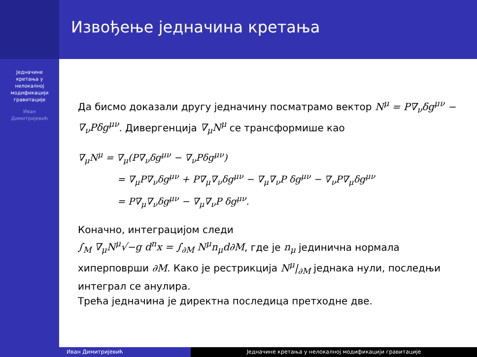Извођење једначина кретања
Једначине
кретања у
нелокалној
модификацији
гравитације
Иван
Димитријевић
Да бисмо доказали другу једначину посматрамо вектор N<sup>μ</sup> = P∇<sub>ν</sub>δg<sup>μν</sup> − ∇<sub>ν</sub>Pδg<sup>μν</sup>. Дивергенција ∇<sub>μ</sub>N<sup>μ</sup> се трансформише као
∇<sub>μ</sub>N<sup>μ</sup> = ∇<sub>μ</sub>(P∇<sub>ν</sub>δg<sup>μν</sup> − ∇<sub>ν</sub>Pδg<sup>μν</sup>)
= ∇<sub>μ</sub>P∇<sub>ν</sub>δg<sup>μν</sup> + P∇<sub>μ</sub>∇<sub>ν</sub>δg<sup>μν</sup> − ∇<sub>μ</sub>∇<sub>ν</sub>P δg<sup>μν</sup> − ∇<sub>ν</sub>P∇<sub>μ</sub>δg<sup>μν</sup>
= P∇<sub>μ</sub>∇<sub>ν</sub>δg<sup>μν</sup> − ∇<sub>μ</sub>∇<sub>ν</sub>P δg<sup>μν</sup>.
Коначно, интеграцијом следи
∫<sub>M</sub> ∇<sub>μ</sub>N<sup>μ</sup>√−g d<sup>n</sup>x = ∫<sub>∂M</sub> N<sup>μ</sup>n<sub>μ</sub>d∂M, где је n<sub>μ</sub> јединична нормала хиперповрши ∂M. Како је рестрикција N<sup>μ</sup>|<sub>∂M</sub> једнака нули, последњи интеграл се анулира.
Трећа једначина је директна последица претходне две.
Иван Димитријевић Једначине кретања у нелокалној модификацији гравитације